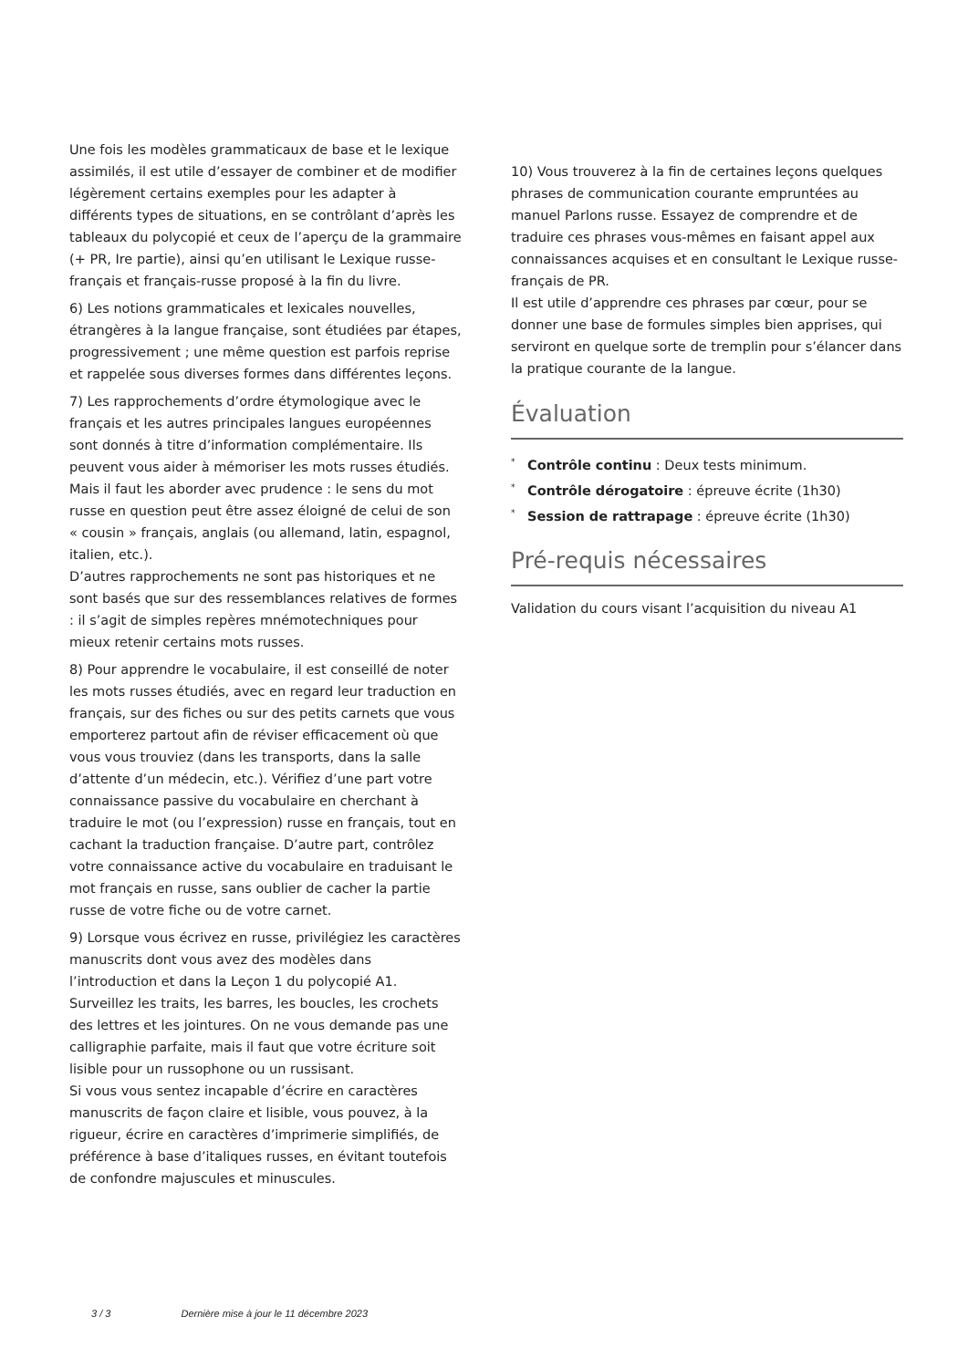Une fois les modèles grammaticaux de base et le lexique assimilés, il est utile d’essayer de combiner et de modifier légèrement certains exemples pour les adapter à différents types de situations, en se contrôlant d’après les tableaux du polycopié et ceux de l’aperçu de la grammaire (+ PR, Ire partie), ainsi qu’en utilisant le Lexique russe-français et français-russe proposé à la fin du livre.
6) Les notions grammaticales et lexicales nouvelles, étrangères à la langue française, sont étudiées par étapes, progressivement ; une même question est parfois reprise et rappelée sous diverses formes dans différentes leçons.
7) Les rapprochements d’ordre étymologique avec le français et les autres principales langues européennes sont donnés à titre d’information complémentaire. Ils peuvent vous aider à mémoriser les mots russes étudiés. Mais il faut les aborder avec prudence : le sens du mot russe en question peut être assez éloigné de celui de son « cousin » français, anglais (ou allemand, latin, espagnol, italien, etc.).
D’autres rapprochements ne sont pas historiques et ne sont basés que sur des ressemblances relatives de formes : il s’agit de simples repères mnémotechniques pour mieux retenir certains mots russes.
8) Pour apprendre le vocabulaire, il est conseillé de noter les mots russes étudiés, avec en regard leur traduction en français, sur des fiches ou sur des petits carnets que vous emporterez partout afin de réviser efficacement où que vous vous trouviez (dans les transports, dans la salle d’attente d’un médecin, etc.). Vérifiez d’une part votre connaissance passive du vocabulaire en cherchant à traduire le mot (ou l’expression) russe en français, tout en cachant la traduction française. D’autre part, contrôlez votre connaissance active du vocabulaire en traduisant le mot français en russe, sans oublier de cacher la partie russe de votre fiche ou de votre carnet.
9) Lorsque vous écrivez en russe, privilégiez les caractères manuscrits dont vous avez des modèles dans l’introduction et dans la Leçon 1 du polycopié A1. Surveillez les traits, les barres, les boucles, les crochets des lettres et les jointures. On ne vous demande pas une calligraphie parfaite, mais il faut que votre écriture soit lisible pour un russophone ou un russisant.
Si vous vous sentez incapable d’écrire en caractères manuscrits de façon claire et lisible, vous pouvez, à la rigueur, écrire en caractères d’imprimerie simplifiés, de préférence à base d’italiques russes, en évitant toutefois de confondre majuscules et minuscules.
10) Vous trouverez à la fin de certaines leçons quelques phrases de communication courante empruntées au manuel Parlons russe. Essayez de comprendre et de traduire ces phrases vous-mêmes en faisant appel aux connaissances acquises et en consultant le Lexique russe-français de PR.
Il est utile d’apprendre ces phrases par cœur, pour se donner une base de formules simples bien apprises, qui serviront en quelque sorte de tremplin pour s’élancer dans la pratique courante de la langue.
Évaluation
<sup>*</sup> Contrôle continu : Deux tests minimum.
<sup>*</sup> Contrôle dérogatoire : épreuve écrite (1h30)
<sup>*</sup> Session de rattrapage : épreuve écrite (1h30)
Pré-requis nécessaires
Validation du cours visant l’acquisition du niveau A1
3 / 3 Dernière mise à jour le 11 décembre 2023